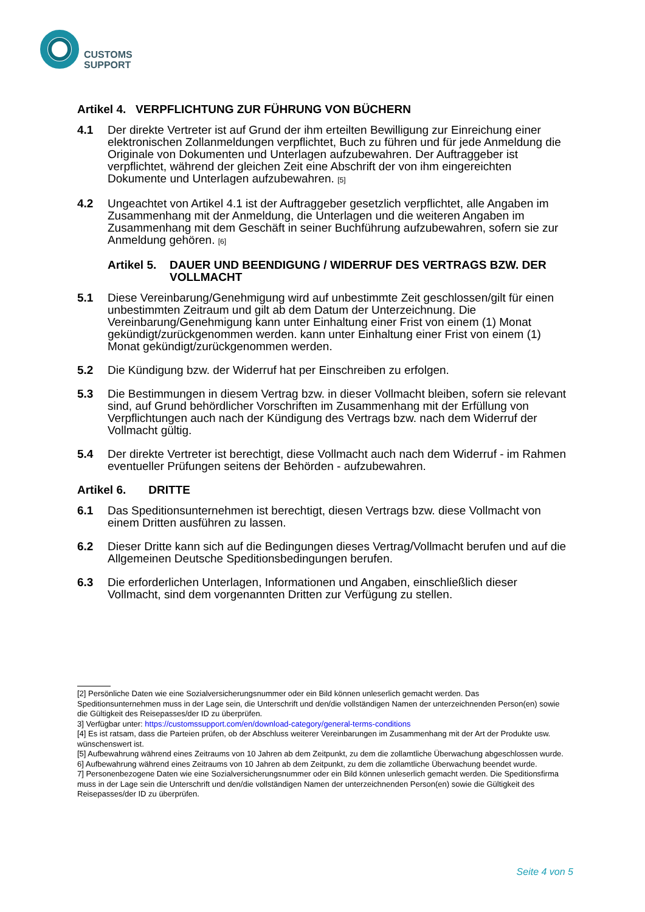CUSTOMS
SUPPORT
Artikel 4. VERPFLICHTUNG ZUR FÜHRUNG VON BÜCHERN
4.1 Der direkte Vertreter ist auf Grund der ihm erteilten Bewilligung zur Einreichung einer elektronischen Zollanmeldungen verpflichtet, Buch zu führen und für jede Anmeldung die Originale von Dokumenten und Unterlagen aufzubewahren. Der Auftraggeber ist verpflichtet, während der gleichen Zeit eine Abschrift der von ihm eingereichten Dokumente und Unterlagen aufzubewahren. <sup>[5]</sup>
4.2 Ungeachtet von Artikel 4.1 ist der Auftraggeber gesetzlich verpflichtet, alle Angaben im Zusammenhang mit der Anmeldung, die Unterlagen und die weiteren Angaben im Zusammenhang mit dem Geschäft in seiner Buchführung aufzubewahren, sofern sie zur Anmeldung gehören. <sup>[6]</sup>
Artikel 5. DAUER UND BEENDIGUNG / WIDERRUF DES VERTRAGS BZW. DER VOLLMACHT
5.1 Diese Vereinbarung/Genehmigung wird auf unbestimmte Zeit geschlossen/gilt für einen unbestimmten Zeitraum und gilt ab dem Datum der Unterzeichnung. Die Vereinbarung/Genehmigung kann unter Einhaltung einer Frist von einem (1) Monat gekündigt/zurückgenommen werden. kann unter Einhaltung einer Frist von einem (1) Monat gekündigt/zurückgenommen werden.
5.2 Die Kündigung bzw. der Widerruf hat per Einschreiben zu erfolgen.
5.3 Die Bestimmungen in diesem Vertrag bzw. in dieser Vollmacht bleiben, sofern sie relevant sind, auf Grund behördlicher Vorschriften im Zusammenhang mit der Erfüllung von Verpflichtungen auch nach der Kündigung des Vertrags bzw. nach dem Widerruf der Vollmacht gültig.
5.4 Der direkte Vertreter ist berechtigt, diese Vollmacht auch nach dem Widerruf - im Rahmen eventueller Prüfungen seitens der Behörden - aufzubewahren.
Artikel 6. DRITTE
6.1 Das Speditionsunternehmen ist berechtigt, diesen Vertrags bzw. diese Vollmacht von einem Dritten ausführen zu lassen.
6.2 Dieser Dritte kann sich auf die Bedingungen dieses Vertrag/Vollmacht berufen und auf die Allgemeinen Deutsche Speditionsbedingungen berufen.
6.3 Die erforderlichen Unterlagen, Informationen und Angaben, einschließlich dieser Vollmacht, sind dem vorgenannten Dritten zur Verfügung zu stellen.
[2] Persönliche Daten wie eine Sozialversicherungsnummer oder ein Bild können unleserlich gemacht werden. Das Speditionsunternehmen muss in der Lage sein, die Unterschrift und den/die vollständigen Namen der unterzeichnenden Person(en) sowie die Gültigkeit des Reisepasses/der ID zu überprüfen.
3] Verfügbar unter: https://customssupport.com/en/download-category/general-terms-conditions
[4] Es ist ratsam, dass die Parteien prüfen, ob der Abschluss weiterer Vereinbarungen im Zusammenhang mit der Art der Produkte usw. wünschenswert ist.
[5] Aufbewahrung während eines Zeitraums von 10 Jahren ab dem Zeitpunkt, zu dem die zollamtliche Überwachung abgeschlossen wurde.
6] Aufbewahrung während eines Zeitraums von 10 Jahren ab dem Zeitpunkt, zu dem die zollamtliche Überwachung beendet wurde.
7] Personenbezogene Daten wie eine Sozialversicherungsnummer oder ein Bild können unleserlich gemacht werden. Die Speditionsfirma muss in der Lage sein die Unterschrift und den/die vollständigen Namen der unterzeichnenden Person(en) sowie die Gültigkeit des Reisepasses/der ID zu überprüfen.
Seite 4 von 5